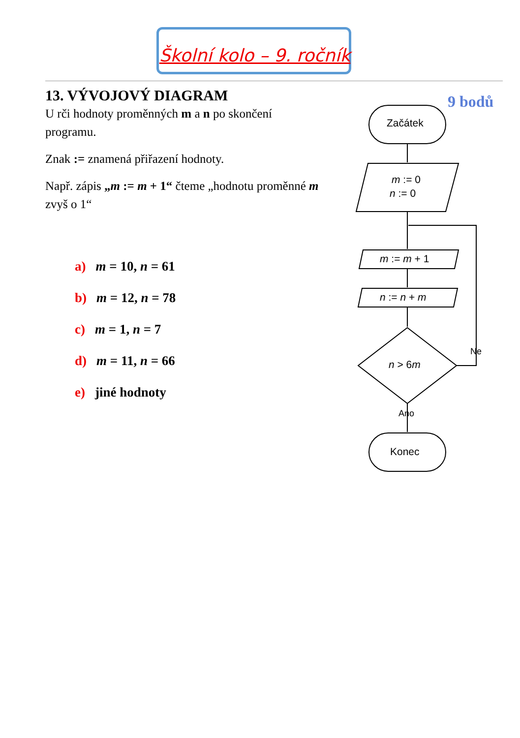Školní kolo – 9. ročník
13. VÝVOJOVÝ DIAGRAM
U rči hodnoty proměnných m a n po skončení programu.
Znak := znamená přiřazení hodnoty.
Např. zápis „m := m + 1“ čteme „hodnotu proměnné m zvyš o 1“
a) m = 10, n = 61
b) m = 12, n = 78
c) m = 1, n = 7
d) m = 11, n = 66
e) jiné hodnoty
9 bodů
Začátek
m := 0
n := 0
m := m + 1
n := n + m
n > 6m
Ne
Ano
Konec